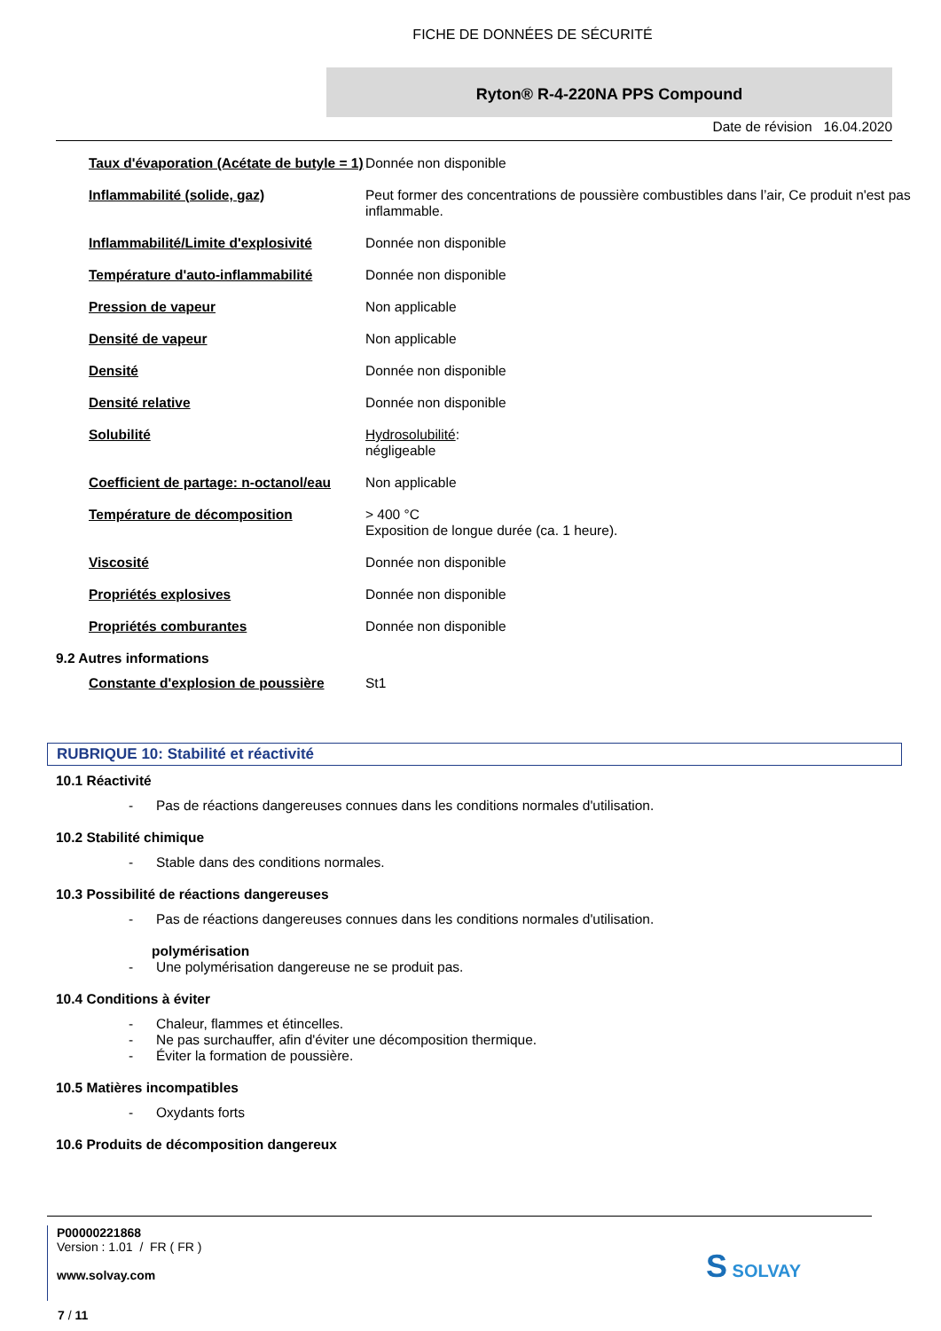FICHE DE DONNÉES DE SÉCURITÉ
Ryton® R-4-220NA PPS Compound
Date de révision 16.04.2020
| Taux d'évaporation (Acétate de butyle = 1) | Donnée non disponible |
| Inflammabilité (solide, gaz) | Peut former des concentrations de poussière combustibles dans l’air, Ce produit n'est pas inflammable. |
| Inflammabilité/Limite d'explosivité | Donnée non disponible |
| Température d'auto-inflammabilité | Donnée non disponible |
| Pression de vapeur | Non applicable |
| Densité de vapeur | Non applicable |
| Densité | Donnée non disponible |
| Densité relative | Donnée non disponible |
| Solubilité | Hydrosolubilité : négligeable |
| Coefficient de partage: n-octanol/eau | Non applicable |
| Température de décomposition | > 400 °C Exposition de longue durée (ca. 1 heure). |
| Viscosité | Donnée non disponible |
| Propriétés explosives | Donnée non disponible |
| Propriétés comburantes | Donnée non disponible |
9.2 Autres informations
| Constante d'explosion de poussière | St1 |
RUBRIQUE 10: Stabilité et réactivité
10.1 Réactivité
- Pas de réactions dangereuses connues dans les conditions normales d'utilisation.
10.2 Stabilité chimique
- Stable dans des conditions normales.
10.3 Possibilité de réactions dangereuses
- Pas de réactions dangereuses connues dans les conditions normales d'utilisation.
polymérisation
- Une polymérisation dangereuse ne se produit pas.
10.4 Conditions à éviter
- Chaleur, flammes et étincelles.
- Ne pas surchauffer, afin d'éviter une décomposition thermique.
- Éviter la formation de poussière.
10.5 Matières incompatibles
- Oxydants forts
10.6 Produits de décomposition dangereux
P00000221868
Version : 1.01 / FR ( FR )
www.solvay.com
S SOLVAY
7 / 11